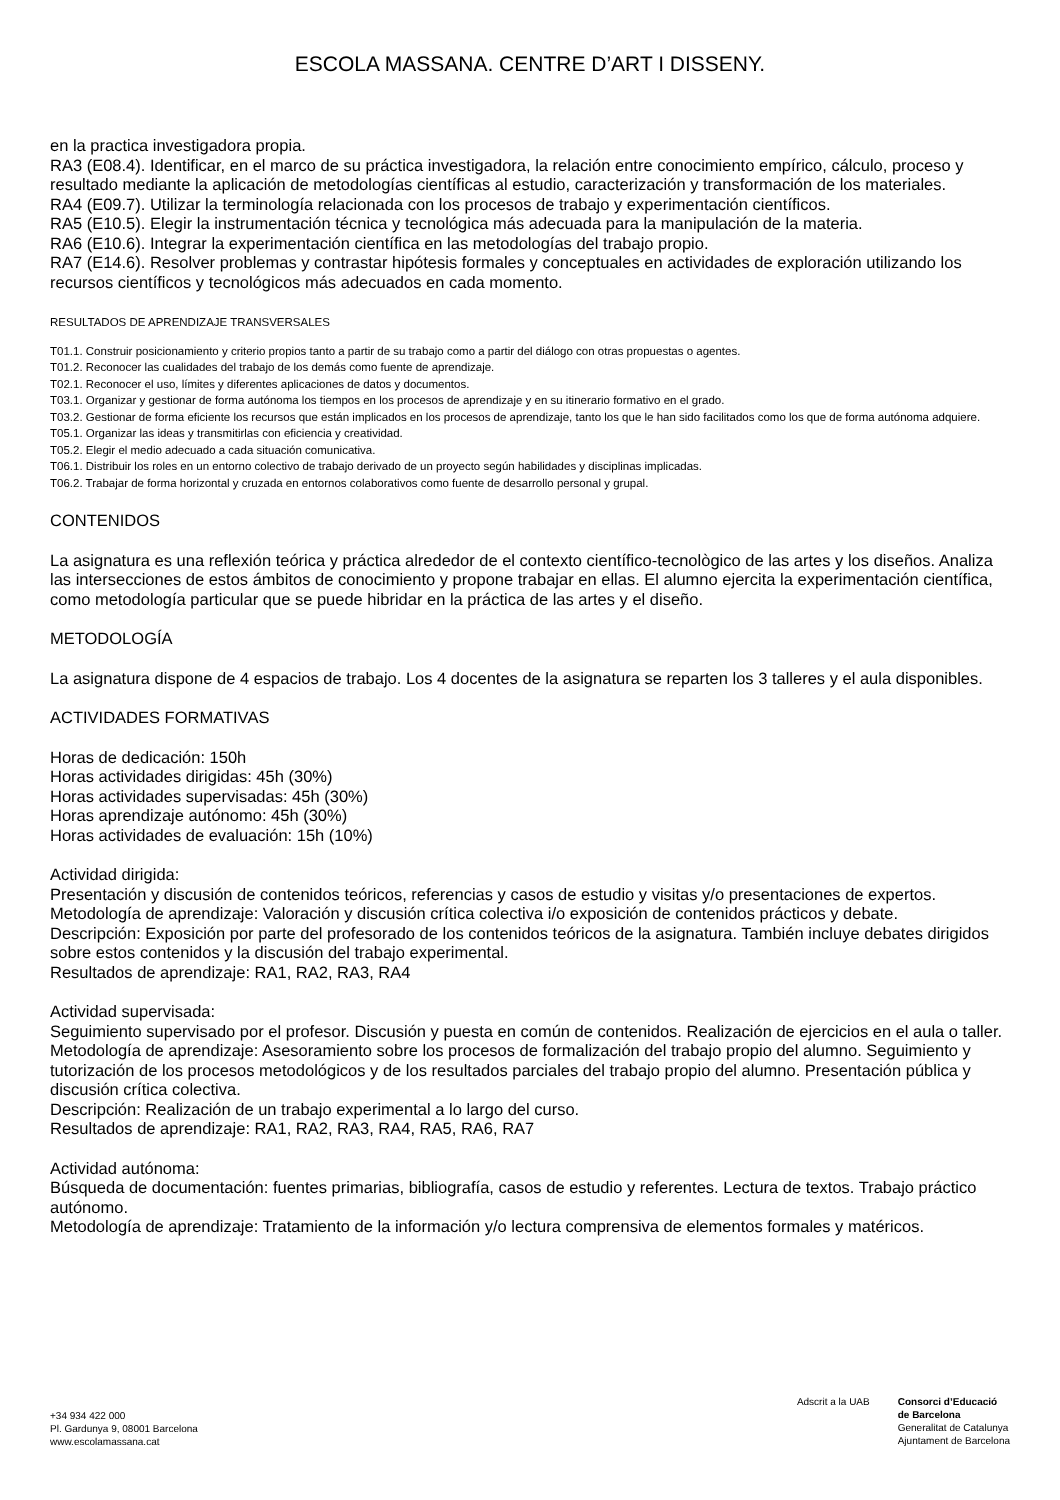ESCOLA MASSANA. CENTRE D’ART I DISSENY.
en la practica investigadora propia.
RA3 (E08.4). Identificar, en el marco de su práctica investigadora, la relación entre conocimiento empírico, cálculo, proceso y resultado mediante la aplicación de metodologías científicas al estudio, caracterización y transformación de los materiales.
RA4 (E09.7). Utilizar la terminología relacionada con los procesos de trabajo y experimentación científicos.
RA5 (E10.5). Elegir la instrumentación técnica y tecnológica más adecuada para la manipulación de la materia.
RA6 (E10.6). Integrar la experimentación científica en las metodologías del trabajo propio.
RA7 (E14.6). Resolver problemas y contrastar hipótesis formales y conceptuales en actividades de exploración utilizando los recursos científicos y tecnológicos más adecuados en cada momento.
RESULTADOS DE APRENDIZAJE TRANSVERSALES
T01.1. Construir posicionamiento y criterio propios tanto a partir de su trabajo como a partir del diálogo con otras propuestas o agentes.
T01.2. Reconocer las cualidades del trabajo de los demás como fuente de aprendizaje.
T02.1. Reconocer el uso, límites y diferentes aplicaciones de datos y documentos.
T03.1. Organizar y gestionar de forma autónoma los tiempos en los procesos de aprendizaje y en su itinerario formativo en el grado.
T03.2. Gestionar de forma eficiente los recursos que están implicados en los procesos de aprendizaje, tanto los que le han sido facilitados como los que de forma autónoma adquiere.
T05.1. Organizar las ideas y transmitirlas con eficiencia y creatividad.
T05.2. Elegir el medio adecuado a cada situación comunicativa.
T06.1. Distribuir los roles en un entorno colectivo de trabajo derivado de un proyecto según habilidades y disciplinas implicadas.
T06.2. Trabajar de forma horizontal y cruzada en entornos colaborativos como fuente de desarrollo personal y grupal.
CONTENIDOS
La asignatura es una reflexión teórica y práctica alrededor de el contexto científico-tecnològico de las artes y los diseños. Analiza las intersecciones de estos ámbitos de conocimiento y propone trabajar en ellas. El alumno ejercita la experimentación científica, como metodología particular que se puede hibridar en la práctica de las artes y el diseño.
METODOLOGÍA
La asignatura dispone de 4 espacios de trabajo. Los 4 docentes de la asignatura se reparten los 3 talleres y el aula disponibles.
ACTIVIDADES FORMATIVAS
Horas de dedicación: 150h
Horas actividades dirigidas: 45h (30%)
Horas actividades supervisadas: 45h (30%)
Horas aprendizaje autónomo: 45h (30%)
Horas actividades de evaluación: 15h (10%)
Actividad dirigida:
Presentación y discusión de contenidos teóricos, referencias y casos de estudio y visitas y/o presentaciones de expertos.
Metodología de aprendizaje: Valoración y discusión crítica colectiva i/o exposición de contenidos prácticos y debate.
Descripción: Exposición por parte del profesorado de los contenidos teóricos de la asignatura. También incluye debates dirigidos sobre estos contenidos y la discusión del trabajo experimental.
Resultados de aprendizaje: RA1, RA2, RA3, RA4
Actividad supervisada:
Seguimiento supervisado por el profesor. Discusión y puesta en común de contenidos. Realización de ejercicios en el aula o taller.
Metodología de aprendizaje: Asesoramiento sobre los procesos de formalización del trabajo propio del alumno. Seguimiento y tutorización de los procesos metodológicos y de los resultados parciales del trabajo propio del alumno. Presentación pública y discusión crítica colectiva.
Descripción: Realización de un trabajo experimental a lo largo del curso.
Resultados de aprendizaje: RA1, RA2, RA3, RA4, RA5, RA6, RA7
Actividad autónoma:
Búsqueda de documentación: fuentes primarias, bibliografía, casos de estudio y referentes. Lectura de textos. Trabajo práctico autónomo.
Metodología de aprendizaje: Tratamiento de la información y/o lectura comprensiva de elementos formales y matéricos.
+34 934 422 000
Pl. Gardunya 9, 08001 Barcelona
www.escolamassana.cat
Adscrit a la UAB Consorci d’Educació
de Barcelona
Generalitat de Catalunya
Ajuntament de Barcelona